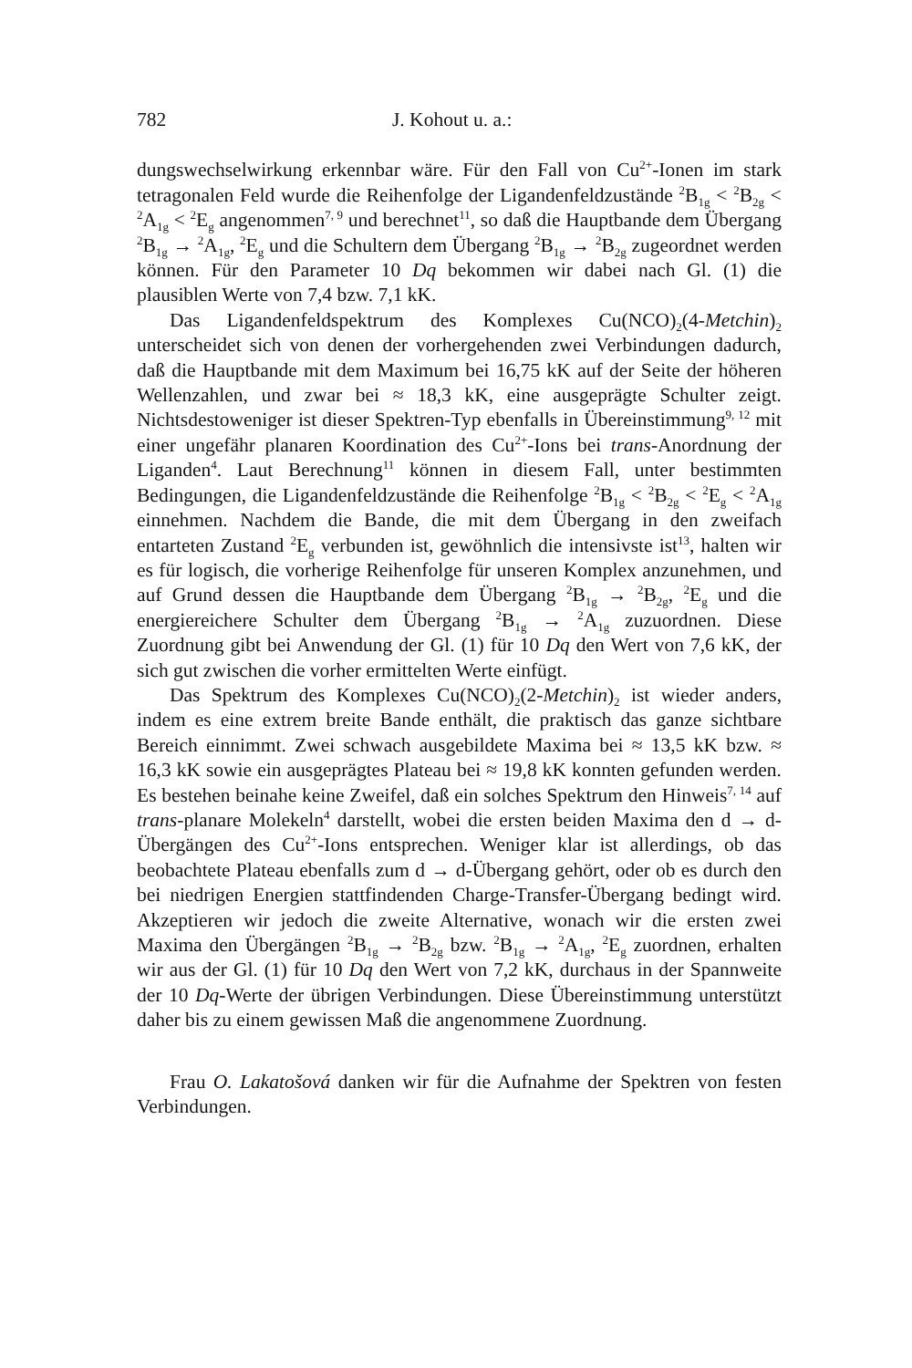782 J. Kohout u. a.:
dungswechselwirkung erkennbar wäre. Für den Fall von Cu<sup>2+</sup>-Ionen im stark tetragonalen Feld wurde die Reihenfolge der Ligandenfeldzustände <sup>2</sup>B<sub>1g</sub> < <sup>2</sup>B<sub>2g</sub> < <sup>2</sup>A<sub>1g</sub> < <sup>2</sup>E<sub>g</sub> angenommen<sup>7, 9</sup> und berechnet<sup>11</sup>, so daß die Hauptbande dem Übergang <sup>2</sup>B<sub>1g</sub> → <sup>2</sup>A<sub>1g</sub>, <sup>2</sup>E<sub>g</sub> und die Schultern dem Übergang <sup>2</sup>B<sub>1g</sub> → <sup>2</sup>B<sub>2g</sub> zugeordnet werden können. Für den Parameter 10 Dq bekommen wir dabei nach Gl. (1) die plausiblen Werte von 7,4 bzw. 7,1 kK.
Das Ligandenfeldspektrum des Komplexes Cu(NCO)<sub>2</sub>(4-Metchin)<sub>2</sub> unterscheidet sich von denen der vorhergehenden zwei Verbindungen dadurch, daß die Hauptbande mit dem Maximum bei 16,75 kK auf der Seite der höheren Wellenzahlen, und zwar bei ≈ 18,3 kK, eine ausgeprägte Schulter zeigt. Nichtsdestoweniger ist dieser Spektren-Typ ebenfalls in Übereinstimmung<sup>9, 12</sup> mit einer ungefähr planaren Koordination des Cu<sup>2+</sup>-Ions bei trans-Anordnung der Liganden<sup>4</sup>. Laut Berechnung<sup>11</sup> können in diesem Fall, unter bestimmten Bedingungen, die Ligandenfeldzustände die Reihenfolge <sup>2</sup>B<sub>1g</sub> < <sup>2</sup>B<sub>2g</sub> < <sup>2</sup>E<sub>g</sub> < <sup>2</sup>A<sub>1g</sub> einnehmen. Nachdem die Bande, die mit dem Übergang in den zweifach entarteten Zustand <sup>2</sup>E<sub>g</sub> verbunden ist, gewöhnlich die intensivste ist<sup>13</sup>, halten wir es für logisch, die vorherige Reihenfolge für unseren Komplex anzunehmen, und auf Grund dessen die Hauptbande dem Übergang <sup>2</sup>B<sub>1g</sub> → <sup>2</sup>B<sub>2g</sub>, <sup>2</sup>E<sub>g</sub> und die energiereichere Schulter dem Übergang <sup>2</sup>B<sub>1g</sub> → <sup>2</sup>A<sub>1g</sub> zuzuordnen. Diese Zuordnung gibt bei Anwendung der Gl. (1) für 10 Dq den Wert von 7,6 kK, der sich gut zwischen die vorher ermittelten Werte einfügt.
Das Spektrum des Komplexes Cu(NCO)<sub>2</sub>(2-Metchin)<sub>2</sub> ist wieder anders, indem es eine extrem breite Bande enthält, die praktisch das ganze sichtbare Bereich einnimmt. Zwei schwach ausgebildete Maxima bei ≈ 13,5 kK bzw. ≈ 16,3 kK sowie ein ausgeprägtes Plateau bei ≈ 19,8 kK konnten gefunden werden. Es bestehen beinahe keine Zweifel, daß ein solches Spektrum den Hinweis<sup>7, 14</sup> auf trans-planare Molekeln<sup>4</sup> darstellt, wobei die ersten beiden Maxima den d → d-Übergängen des Cu<sup>2+</sup>-Ions entsprechen. Weniger klar ist allerdings, ob das beobachtete Plateau ebenfalls zum d → d-Übergang gehört, oder ob es durch den bei niedrigen Energien stattfindenden Charge-Transfer-Übergang bedingt wird. Akzeptieren wir jedoch die zweite Alternative, wonach wir die ersten zwei Maxima den Übergängen <sup>2</sup>B<sub>1g</sub> → <sup>2</sup>B<sub>2g</sub> bzw. <sup>2</sup>B<sub>1g</sub> → <sup>2</sup>A<sub>1g</sub>, <sup>2</sup>E<sub>g</sub> zuordnen, erhalten wir aus der Gl. (1) für 10 Dq den Wert von 7,2 kK, durchaus in der Spannweite der 10 Dq-Werte der übrigen Verbindungen. Diese Übereinstimmung unterstützt daher bis zu einem gewissen Maß die angenommene Zuordnung.
Frau O. Lakatošová danken wir für die Aufnahme der Spektren von festen Verbindungen.